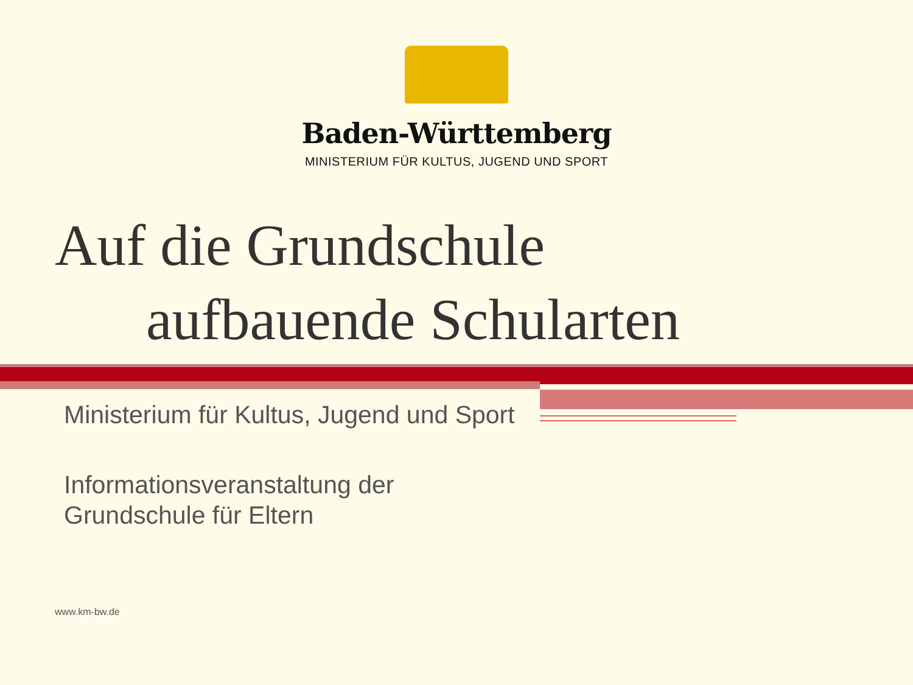Baden-Württemberg
MINISTERIUM FÜR KULTUS, JUGEND UND SPORT
Auf die Grundschule
aufbauende Schularten
Ministerium für Kultus, Jugend und Sport
Informationsveranstaltung der
Grundschule für Eltern
www.km-bw.de